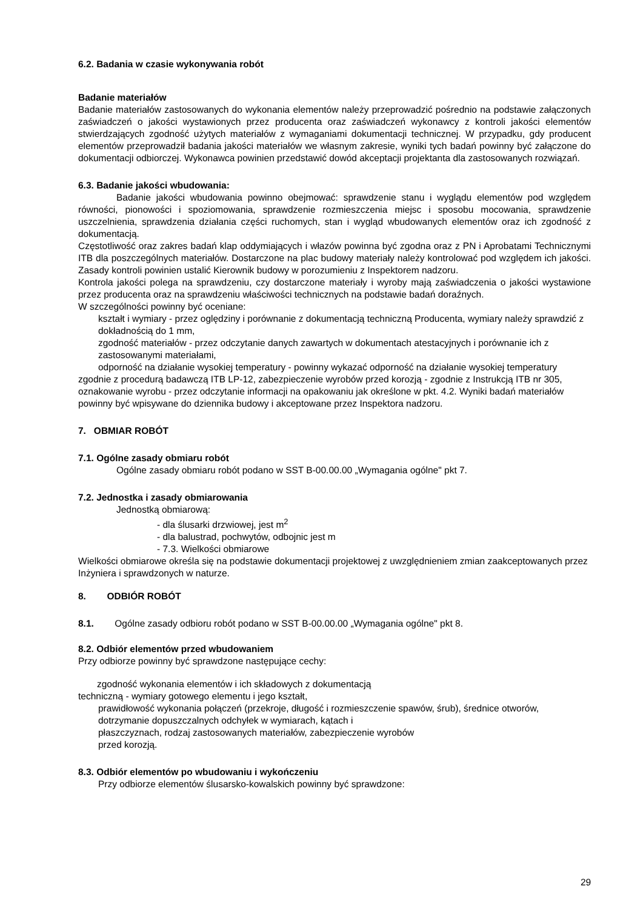6.2. Badania w czasie wykonywania robót
Badanie materiałów
Badanie materiałów zastosowanych do wykonania elementów należy przeprowadzić pośrednio na podstawie załączonych zaświadczeń o jakości wystawionych przez producenta oraz zaświadczeń wykonawcy z kontroli jakości elementów stwierdzających zgodność użytych materiałów z wymaganiami dokumentacji technicznej. W przypadku, gdy producent elementów przeprowadził badania jakości materiałów we własnym zakresie, wyniki tych badań powinny być załączone do dokumentacji odbiorczej. Wykonawca powinien przedstawić dowód akceptacji projektanta dla zastosowanych rozwiązań.
6.3. Badanie jakości wbudowania:
Badanie jakości wbudowania powinno obejmować: sprawdzenie stanu i wyglądu elementów pod względem równości, pionowości i spoziomowania, sprawdzenie rozmieszczenia miejsc i sposobu mocowania, sprawdzenie uszczelnienia, sprawdzenia działania części ruchomych, stan i wygląd wbudowanych elementów oraz ich zgodność z dokumentacją.
Częstotliwość oraz zakres badań klap oddymiających i włazów powinna być zgodna oraz z PN i Aprobatami Technicznymi ITB dla poszczególnych materiałów. Dostarczone na plac budowy materiały należy kontrolować pod względem ich jakości. Zasady kontroli powinien ustalić Kierownik budowy w porozumieniu z Inspektorem nadzoru.
Kontrola jakości polega na sprawdzeniu, czy dostarczone materiały i wyroby mają zaświadczenia o jakości wystawione przez producenta oraz na sprawdzeniu właściwości technicznych na podstawie badań doraźnych.
W szczególności powinny być oceniane:
kształt i wymiary - przez oględziny i porównanie z dokumentacją techniczną Producenta, wymiary należy sprawdzić z dokładnością do 1 mm,
zgodność materiałów - przez odczytanie danych zawartych w dokumentach atestacyjnych i porównanie ich z zastosowanymi materiałami,
odporność na działanie wysokiej temperatury - powinny wykazać odporność na działanie wysokiej temperatury zgodnie z procedurą badawczą ITB LP-12, zabezpieczenie wyrobów przed korozją - zgodnie z Instrukcją ITB nr 305, oznakowanie wyrobu - przez odczytanie informacji na opakowaniu jak określone w pkt. 4.2. Wyniki badań materiałów powinny być wpisywane do dziennika budowy i akceptowane przez Inspektora nadzoru.
7. OBMIAR ROBÓT
7.1. Ogólne zasady obmiaru robót
Ogólne zasady obmiaru robót podano w SST B-00.00.00 „Wymagania ogólne" pkt 7.
7.2. Jednostka i zasady obmiarowania
Jednostką obmiarową:
- dla ślusarki drzwiowej, jest m<sup>2</sup>
- dla balustrad, pochwytów, odbojnic jest m
- 7.3. Wielkości obmiarowe
Wielkości obmiarowe określa się na podstawie dokumentacji projektowej z uwzględnieniem zmian zaakceptowanych przez Inżyniera i sprawdzonych w naturze.
8. ODBIÓR ROBÓT
8.1. Ogólne zasady odbioru robót podano w SST B-00.00.00 „Wymagania ogólne" pkt 8.
8.2. Odbiór elementów przed wbudowaniem
Przy odbiorze powinny być sprawdzone następujące cechy:
zgodność wykonania elementów i ich składowych z dokumentacją
techniczną - wymiary gotowego elementu i jego kształt,
prawidłowość wykonania połączeń (przekroje, długość i rozmieszczenie spawów, śrub), średnice otworów,
dotrzymanie dopuszczalnych odchyłek w wymiarach, kątach i
płaszczyznach, rodzaj zastosowanych materiałów, zabezpieczenie wyrobów
przed korozją.
8.3. Odbiór elementów po wbudowaniu i wykończeniu
Przy odbiorze elementów ślusarsko-kowalskich powinny być sprawdzone:
29